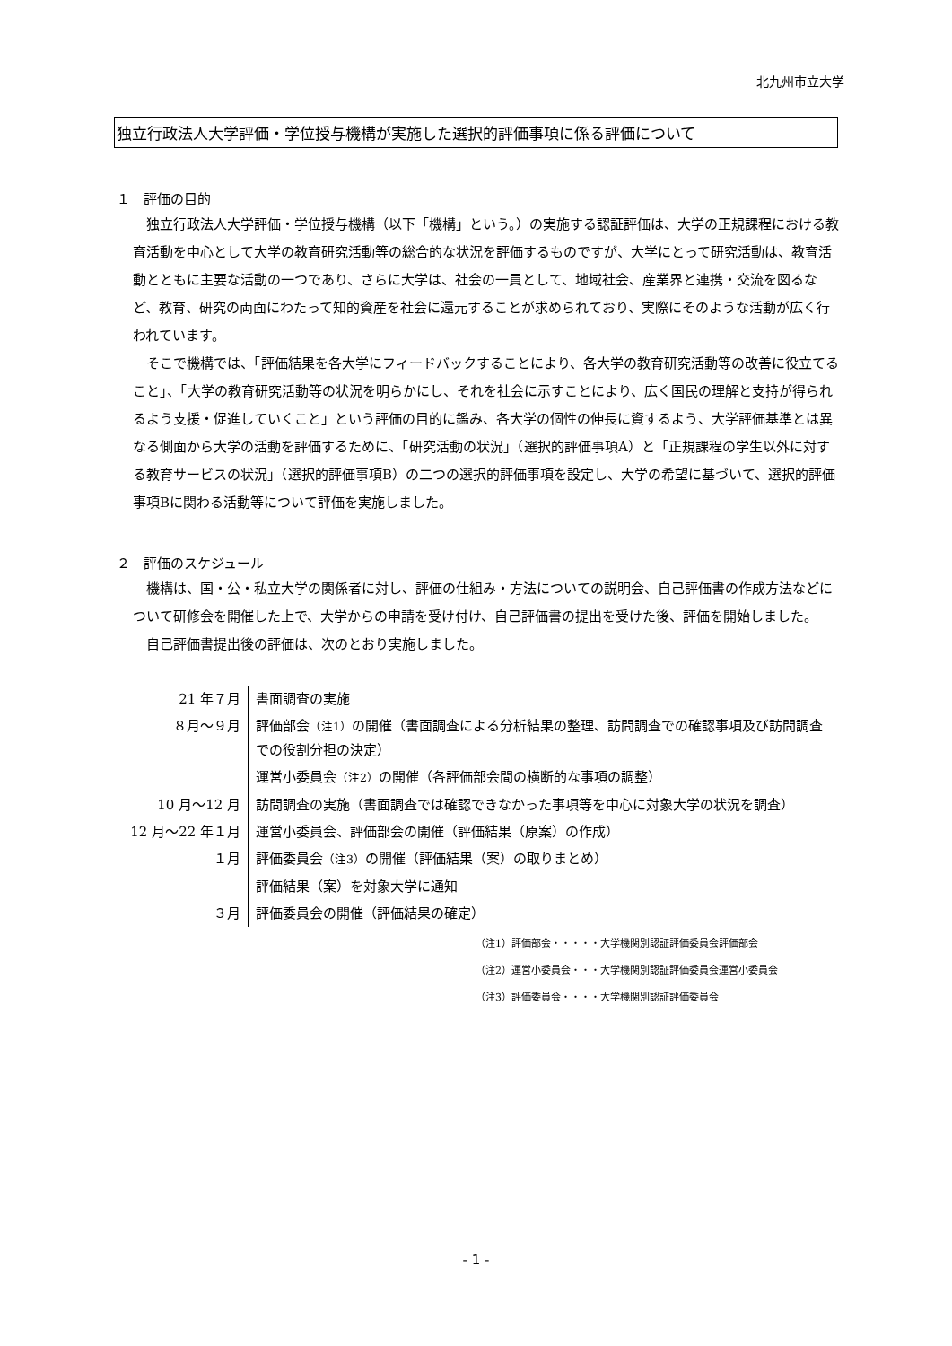北九州市立大学
独立行政法人大学評価・学位授与機構が実施した選択的評価事項に係る評価について
１　評価の目的
独立行政法人大学評価・学位授与機構（以下「機構」という。）の実施する認証評価は、大学の正規課程における教育活動を中心として大学の教育研究活動等の総合的な状況を評価するものですが、大学にとって研究活動は、教育活動とともに主要な活動の一つであり、さらに大学は、社会の一員として、地域社会、産業界と連携・交流を図るなど、教育、研究の両面にわたって知的資産を社会に還元することが求められており、実際にそのような活動が広く行われています。
そこで機構では、「評価結果を各大学にフィードバックすることにより、各大学の教育研究活動等の改善に役立てること」、「大学の教育研究活動等の状況を明らかにし、それを社会に示すことにより、広く国民の理解と支持が得られるよう支援・促進していくこと」という評価の目的に鑑み、各大学の個性の伸長に資するよう、大学評価基準とは異なる側面から大学の活動を評価するために、「研究活動の状況」（選択的評価事項A）と「正規課程の学生以外に対する教育サービスの状況」（選択的評価事項B）の二つの選択的評価事項を設定し、大学の希望に基づいて、選択的評価事項Bに関わる活動等について評価を実施しました。
２　評価のスケジュール
機構は、国・公・私立大学の関係者に対し、評価の仕組み・方法についての説明会、自己評価書の作成方法などについて研修会を開催した上で、大学からの申請を受け付け、自己評価書の提出を受けた後、評価を開始しました。
自己評価書提出後の評価は、次のとおり実施しました。
| 21 年７月 | 書面調査の実施 |
| ８月～９月 | 評価部会 （注1） の開催（書面調査による分析結果の整理、訪問調査での確認事項及び訪問調査での役割分担の決定） |
| | 運営小委員会 （注2） の開催（各評価部会間の横断的な事項の調整） |
| 10 月～12 月 | 訪問調査の実施（書面調査では確認できなかった事項等を中心に対象大学の状況を調査） |
| 12 月～22 年１月 | 運営小委員会、評価部会の開催（評価結果（原案）の作成） |
| １月 | 評価委員会 （注3） の開催（評価結果（案）の取りまとめ） |
| | 評価結果（案）を対象大学に通知 |
| ３月 | 評価委員会の開催（評価結果の確定） |
（注1）評価部会・・・・・大学機関別認証評価委員会評価部会
（注2）運営小委員会・・・大学機関別認証評価委員会運営小委員会
（注3）評価委員会・・・・大学機関別認証評価委員会
- 1 -